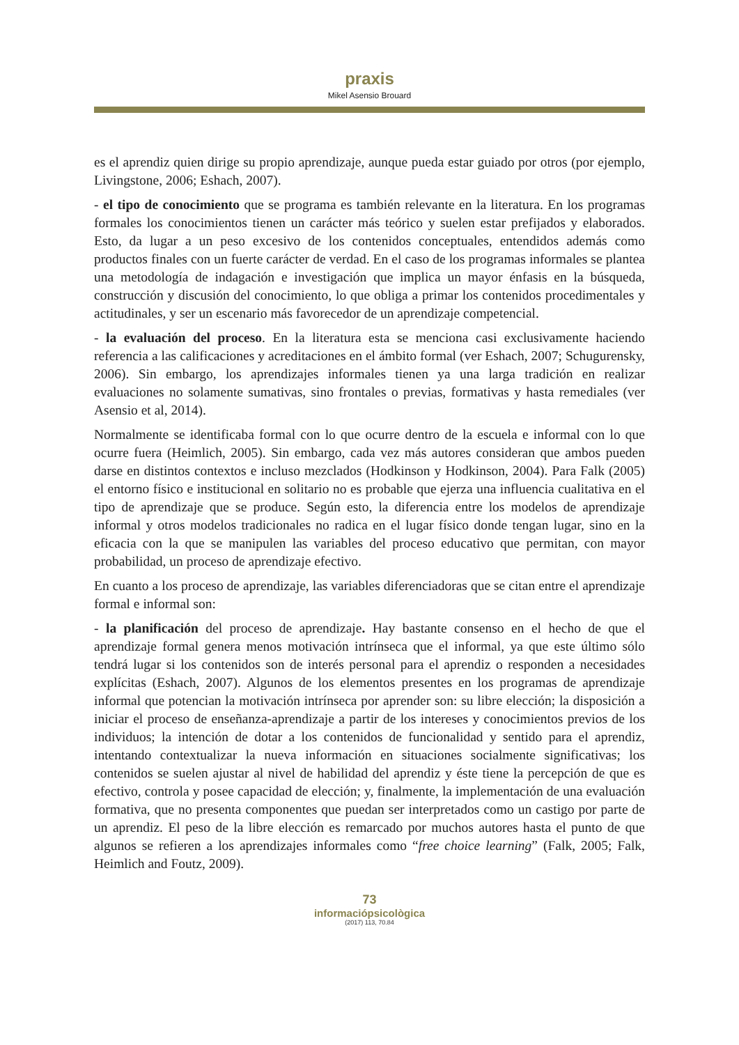praxis
Mikel Asensio Brouard
es el aprendiz quien dirige su propio aprendizaje, aunque pueda estar guiado por otros (por ejemplo, Livingstone, 2006; Eshach, 2007).
- el tipo de conocimiento que se programa es también relevante en la literatura. En los programas formales los conocimientos tienen un carácter más teórico y suelen estar prefijados y elaborados. Esto, da lugar a un peso excesivo de los contenidos conceptuales, entendidos además como productos finales con un fuerte carácter de verdad. En el caso de los programas informales se plantea una metodología de indagación e investigación que implica un mayor énfasis en la búsqueda, construcción y discusión del conocimiento, lo que obliga a primar los contenidos procedimentales y actitudinales, y ser un escenario más favorecedor de un aprendizaje competencial.
- la evaluación del proceso. En la literatura esta se menciona casi exclusivamente haciendo referencia a las calificaciones y acreditaciones en el ámbito formal (ver Eshach, 2007; Schugurensky, 2006). Sin embargo, los aprendizajes informales tienen ya una larga tradición en realizar evaluaciones no solamente sumativas, sino frontales o previas, formativas y hasta remediales (ver Asensio et al, 2014).
Normalmente se identificaba formal con lo que ocurre dentro de la escuela e informal con lo que ocurre fuera (Heimlich, 2005). Sin embargo, cada vez más autores consideran que ambos pueden darse en distintos contextos e incluso mezclados (Hodkinson y Hodkinson, 2004). Para Falk (2005) el entorno físico e institucional en solitario no es probable que ejerza una influencia cualitativa en el tipo de aprendizaje que se produce. Según esto, la diferencia entre los modelos de aprendizaje informal y otros modelos tradicionales no radica en el lugar físico donde tengan lugar, sino en la eficacia con la que se manipulen las variables del proceso educativo que permitan, con mayor probabilidad, un proceso de aprendizaje efectivo.
En cuanto a los proceso de aprendizaje, las variables diferenciadoras que se citan entre el aprendizaje formal e informal son:
- la planificación del proceso de aprendizaje. Hay bastante consenso en el hecho de que el aprendizaje formal genera menos motivación intrínseca que el informal, ya que este último sólo tendrá lugar si los contenidos son de interés personal para el aprendiz o responden a necesidades explícitas (Eshach, 2007). Algunos de los elementos presentes en los programas de aprendizaje informal que potencian la motivación intrínseca por aprender son: su libre elección; la disposición a iniciar el proceso de enseñanza-aprendizaje a partir de los intereses y conocimientos previos de los individuos; la intención de dotar a los contenidos de funcionalidad y sentido para el aprendiz, intentando contextualizar la nueva información en situaciones socialmente significativas; los contenidos se suelen ajustar al nivel de habilidad del aprendiz y éste tiene la percepción de que es efectivo, controla y posee capacidad de elección; y, finalmente, la implementación de una evaluación formativa, que no presenta componentes que puedan ser interpretados como un castigo por parte de un aprendiz. El peso de la libre elección es remarcado por muchos autores hasta el punto de que algunos se refieren a los aprendizajes informales como “free choice learning” (Falk, 2005; Falk, Heimlich and Foutz, 2009).
73
informaciópsicològica
(2017) 113, 70.84